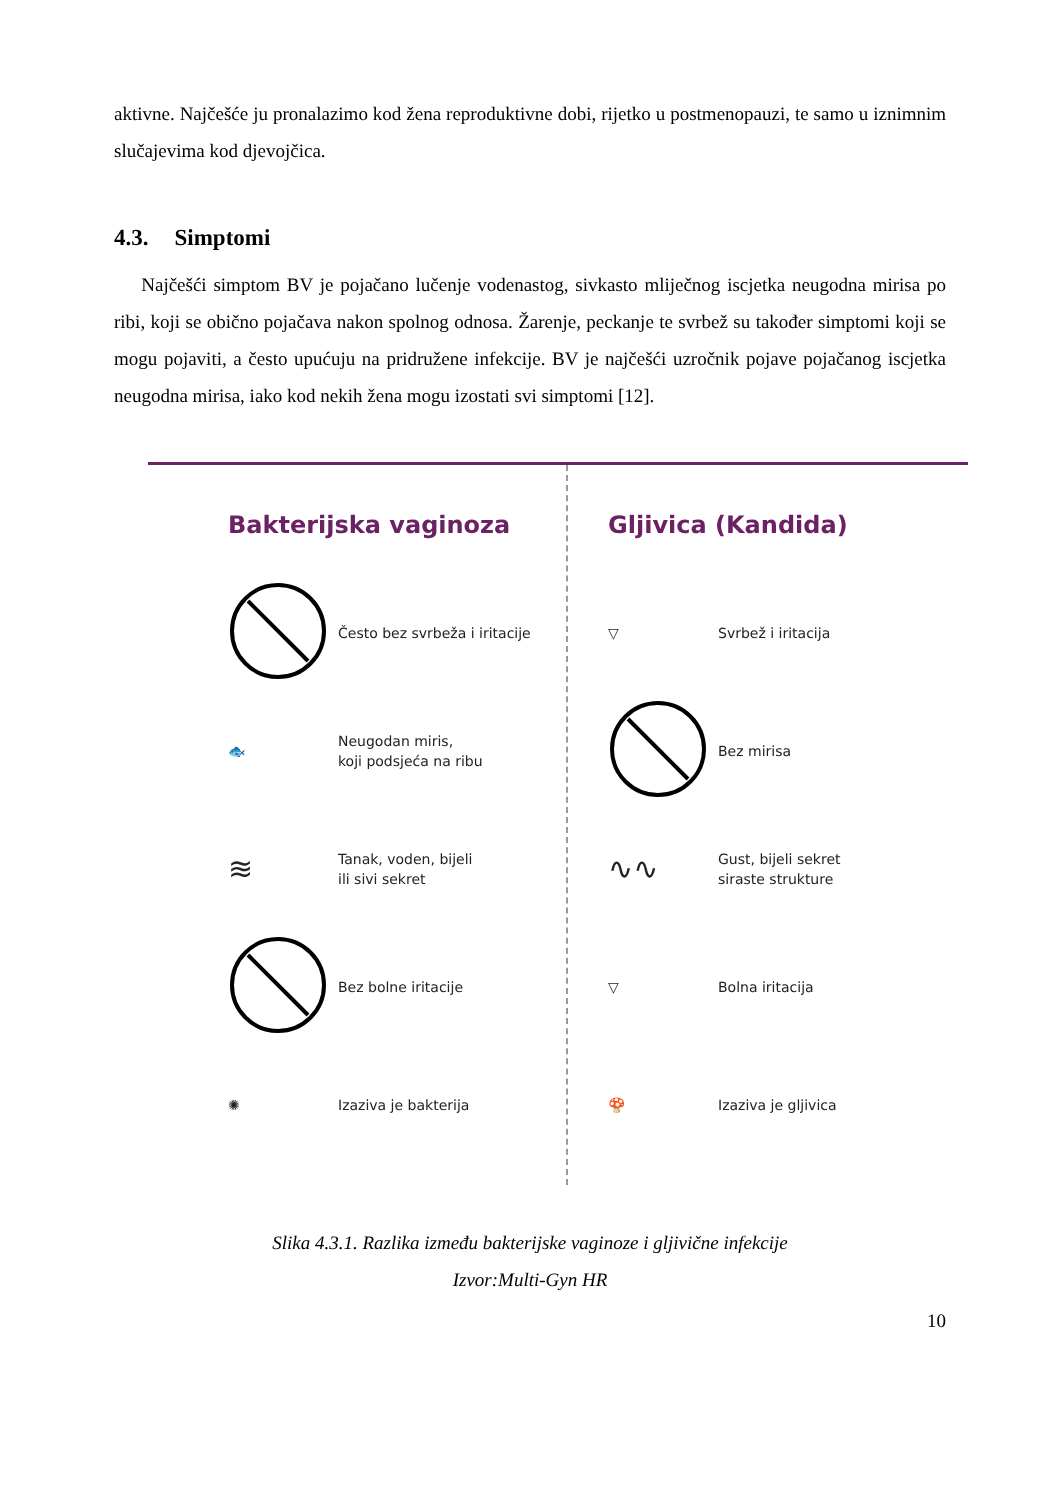aktivne. Najčešće ju pronalazimo kod žena reproduktivne dobi, rijetko u postmenopauzi, te samo u iznimnim slučajevima kod djevojčica.
4.3. Simptomi
Najčešći simptom BV je pojačano lučenje vodenastog, sivkasto mliječnog iscjetka neugodna mirisa po ribi, koji se obično pojačava nakon spolnog odnosa. Žarenje, peckanje te svrbež su također simptomi koji se mogu pojaviti, a često upućuju na pridružene infekcije. BV je najčešći uzročnik pojave pojačanog iscjetka neugodna mirisa, iako kod nekih žena mogu izostati svi simptomi [12].
Bakterijska vaginoza
Često bez svrbeža i iritacije
🐟
Neugodan miris,
koji podsjeća na ribu
≋
Tanak, voden, bijeli
ili sivi sekret
Bez bolne iritacije
✺
Izaziva je bakterija
Gljivica (Kandida)
▽
Svrbež i iritacija
Bez mirisa
∿∿
Gust, bijeli sekret
siraste strukture
▽
Bolna iritacija
🍄
Izaziva je gljivica
Slika 4.3.1. Razlika između bakterijske vaginoze i gljivične infekcije
Izvor:Multi-Gyn HR
10